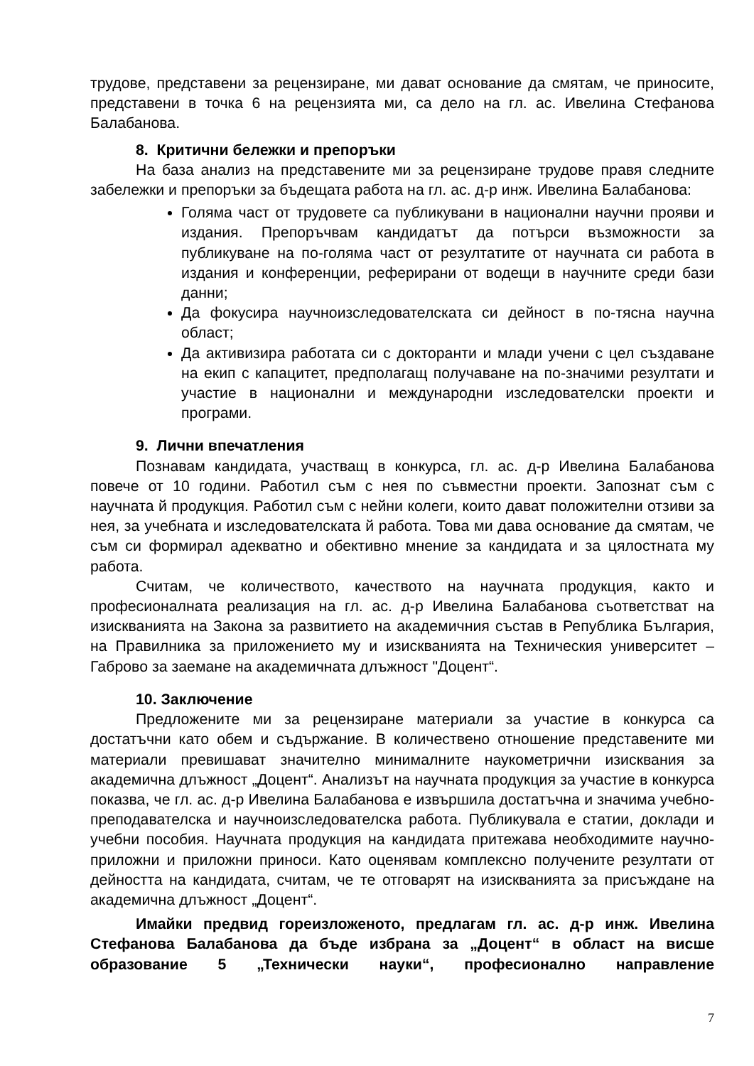трудове, представени за рецензиране, ми дават основание да смятам, че приносите, представени в точка 6 на рецензията ми, са дело на гл. ас. Ивелина Стефанова Балабанова.
8. Критични бележки и препоръки
На база анализ на представените ми за рецензиране трудове правя следните забележки и препоръки за бъдещата работа на гл. ас. д-р инж. Ивелина Балабанова:
Голяма част от трудовете са публикувани в национални научни прояви и издания. Препоръчвам кандидатът да потърси възможности за публикуване на по-голяма част от резултатите от научната си работа в издания и конференции, реферирани от водещи в научните среди бази данни;
Да фокусира научноизследователската си дейност в по-тясна научна област;
Да активизира работата си с докторанти и млади учени с цел създаване на екип с капацитет, предполагащ получаване на по-значими резултати и участие в национални и международни изследователски проекти и програми.
9. Лични впечатления
Познавам кандидата, участващ в конкурса, гл. ас. д-р Ивелина Балабанова повече от 10 години. Работил съм с нея по съвместни проекти. Запознат съм с научната й продукция. Работил съм с нейни колеги, които дават положителни отзиви за нея, за учебната и изследователската й работа. Това ми дава основание да смятам, че съм си формирал адекватно и обективно мнение за кандидата и за цялостната му работа.
Считам, че количеството, качеството на научната продукция, както и професионалната реализация на гл. ас. д-р Ивелина Балабанова съответстват на изискванията на Закона за развитието на академичния състав в Република България, на Правилника за приложението му и изискванията на Техническия университет – Габрово за заемане на академичната длъжност "Доцент“.
10. Заключение
Предложените ми за рецензиране материали за участие в конкурса са достатъчни като обем и съдържание. В количествено отношение представените ми материали превишават значително минималните наукометрични изисквания за академична длъжност „Доцент“. Анализът на научната продукция за участие в конкурса показва, че гл. ас. д-р Ивелина Балабанова е извършила достатъчна и значима учебно-преподавателска и научноизследователска работа. Публикувала е статии, доклади и учебни пособия. Научната продукция на кандидата притежава необходимите научно-приложни и приложни приноси. Като оценявам комплексно получените резултати от дейността на кандидата, считам, че те отговарят на изискванията за присъждане на академична длъжност „Доцент“.
Имайки предвид гореизложеното, предлагам гл. ас. д-р инж. Ивелина Стефанова Балабанова да бъде избрана за „Доцент“ в област на висше образование 5 „Технически науки“, професионално направление
7